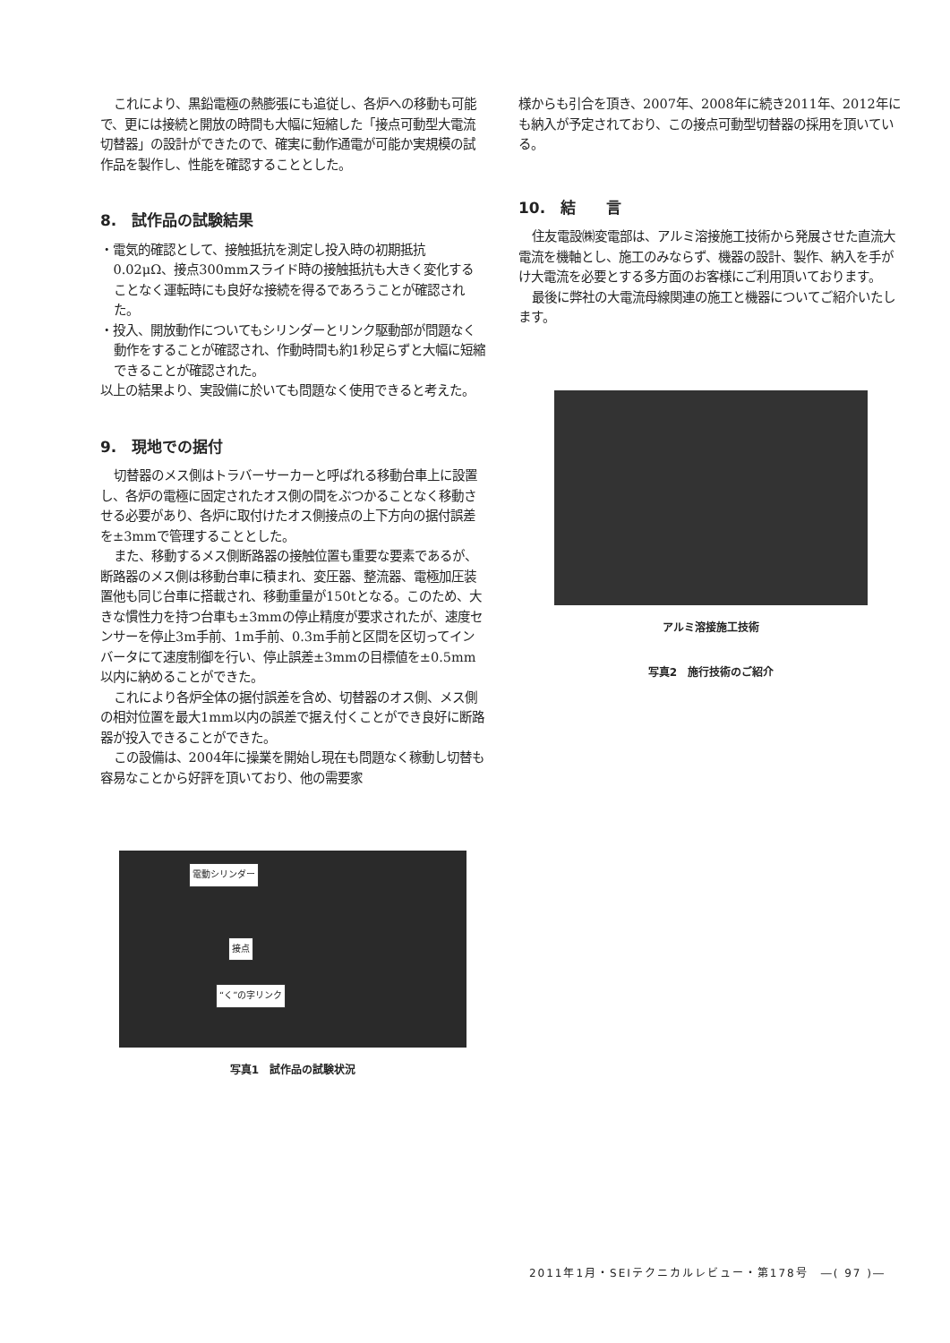これにより、黒鉛電極の熱膨張にも追従し、各炉への移動も可能で、更には接続と開放の時間も大幅に短縮した「接点可動型大電流切替器」の設計ができたので、確実に動作通電が可能か実規模の試作品を製作し、性能を確認することとした。
8.　試作品の試験結果
・電気的確認として、接触抵抗を測定し投入時の初期抵抗0.02μΩ、接点300mmスライド時の接触抵抗も大きく変化することなく運転時にも良好な接続を得るであろうことが確認された。
・投入、開放動作についてもシリンダーとリンク駆動部が問題なく動作をすることが確認され、作動時間も約1秒足らずと大幅に短縮できることが確認された。
以上の結果より、実設備に於いても問題なく使用できると考えた。
9.　現地での据付
切替器のメス側はトラバーサーカーと呼ばれる移動台車上に設置し、各炉の電極に固定されたオス側の間をぶつかることなく移動させる必要があり、各炉に取付けたオス側接点の上下方向の据付誤差を±3mmで管理することとした。
また、移動するメス側断路器の接触位置も重要な要素であるが、断路器のメス側は移動台車に積まれ、変圧器、整流器、電極加圧装置他も同じ台車に搭載され、移動重量が150tとなる。このため、大きな慣性力を持つ台車も±3mmの停止精度が要求されたが、速度センサーを停止3m手前、1m手前、0.3m手前と区間を区切ってインバータにて速度制御を行い、停止誤差±3mmの目標値を±0.5mm以内に納めることができた。
これにより各炉全体の据付誤差を含め、切替器のオス側、メス側の相対位置を最大1mm以内の誤差で据え付くことができ良好に断路器が投入できることができた。
この設備は、2004年に操業を開始し現在も問題なく稼動し切替も容易なことから好評を頂いており、他の需要家
電動シリンダー
接点
“く”の字リンク
写真1　試作品の試験状況
様からも引合を頂き、2007年、2008年に続き2011年、2012年にも納入が予定されており、この接点可動型切替器の採用を頂いている。
10.　結　　言
住友電設㈱変電部は、アルミ溶接施工技術から発展させた直流大電流を機軸とし、施工のみならず、機器の設計、製作、納入を手がけ大電流を必要とする多方面のお客様にご利用頂いております。
最後に弊社の大電流母線関連の施工と機器についてご紹介いたします。
アルミ溶接施工技術
写真2　施行技術のご紹介
2011年1月・SEIテクニカルレビュー・第178号　―( 97 )―